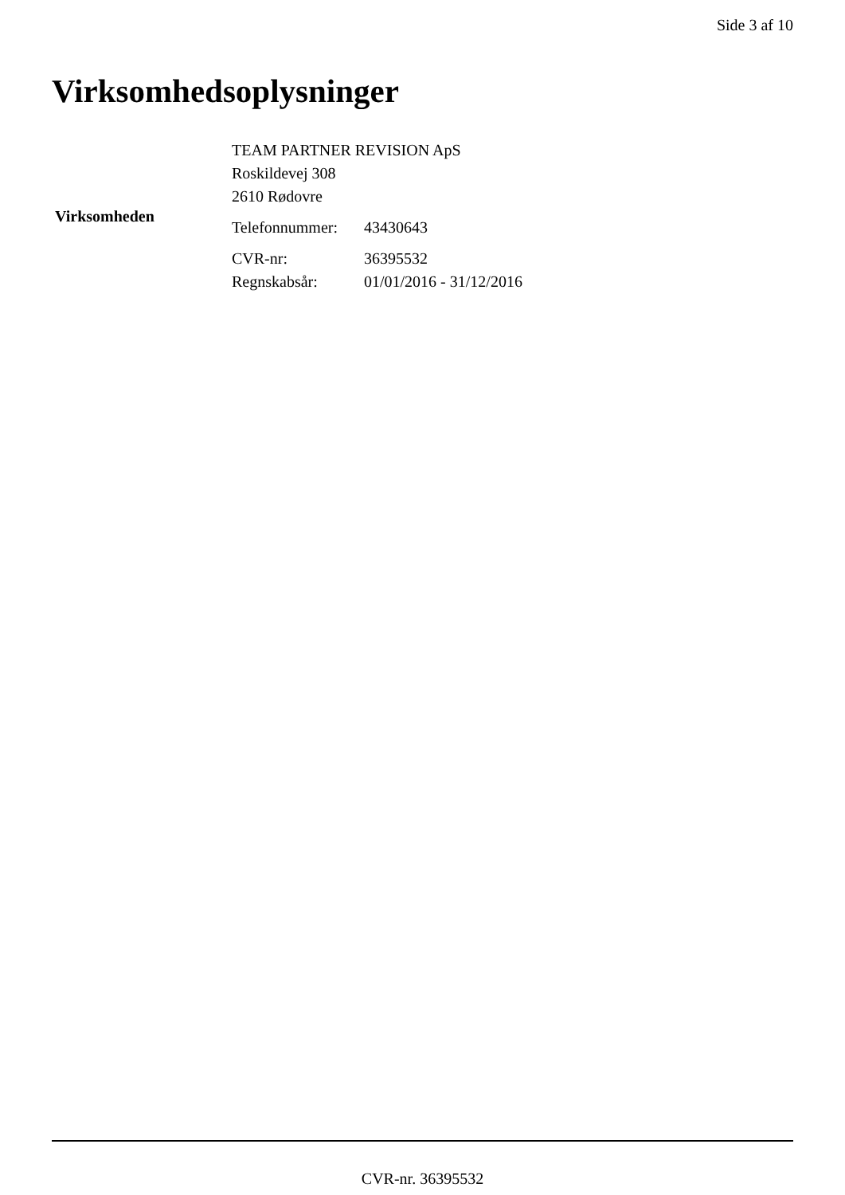Side 3 af 10
Virksomhedsoplysninger
| Virksomheden | TEAM PARTNER REVISION ApS | |
| | Roskildevej 308 | |
| | 2610 Rødovre | |
| | Telefonnummer: | 43430643 |
| | CVR-nr: | 36395532 |
| | Regnskabsår: | 01/01/2016 - 31/12/2016 |
CVR-nr. 36395532